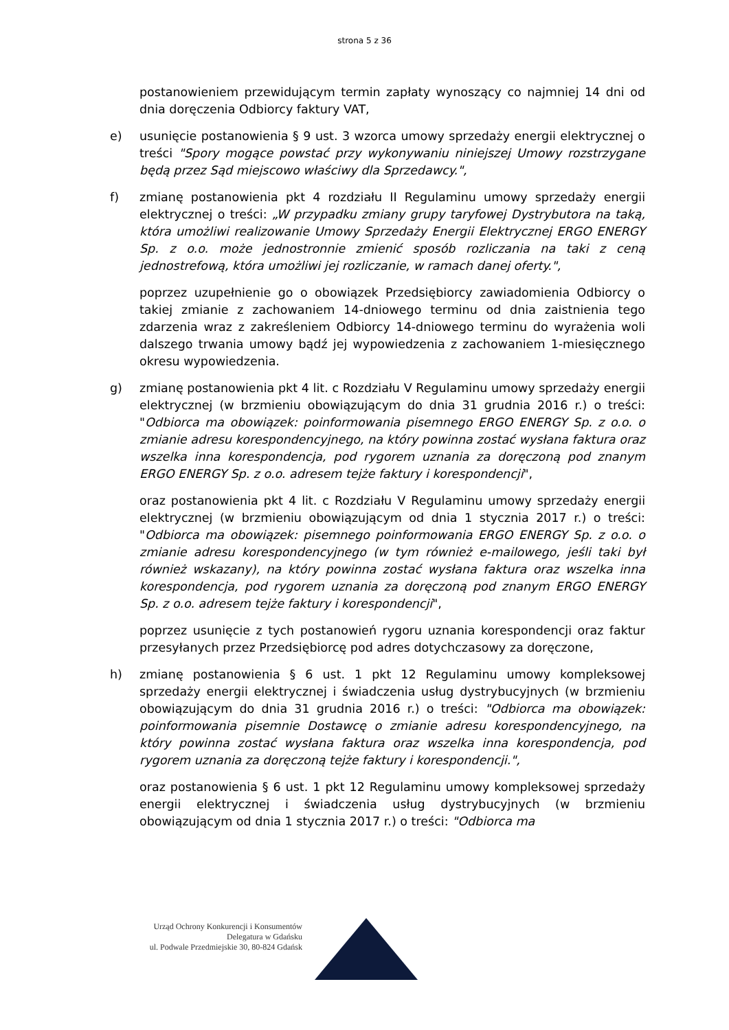strona 5 z 36
postanowieniem przewidującym termin zapłaty wynoszący co najmniej 14 dni od dnia doręczenia Odbiorcy faktury VAT,
e) usunięcie postanowienia § 9 ust. 3 wzorca umowy sprzedaży energii elektrycznej o treści "Spory mogące powstać przy wykonywaniu niniejszej Umowy rozstrzygane będą przez Sąd miejscowo właściwy dla Sprzedawcy.",
f) zmianę postanowienia pkt 4 rozdziału II Regulaminu umowy sprzedaży energii elektrycznej o treści: „W przypadku zmiany grupy taryfowej Dystrybutora na taką, która umożliwi realizowanie Umowy Sprzedaży Energii Elektrycznej ERGO ENERGY Sp. z o.o. może jednostronnie zmienić sposób rozliczania na taki z ceną jednostrefową, która umożliwi jej rozliczanie, w ramach danej oferty.",
poprzez uzupełnienie go o obowiązek Przedsiębiorcy zawiadomienia Odbiorcy o takiej zmianie z zachowaniem 14-dniowego terminu od dnia zaistnienia tego zdarzenia wraz z zakreśleniem Odbiorcy 14-dniowego terminu do wyrażenia woli dalszego trwania umowy bądź jej wypowiedzenia z zachowaniem 1-miesięcznego okresu wypowiedzenia.
g) zmianę postanowienia pkt 4 lit. c Rozdziału V Regulaminu umowy sprzedaży energii elektrycznej (w brzmieniu obowiązującym do dnia 31 grudnia 2016 r.) o treści: "Odbiorca ma obowiązek: poinformowania pisemnego ERGO ENERGY Sp. z o.o. o zmianie adresu korespondencyjnego, na który powinna zostać wysłana faktura oraz wszelka inna korespondencja, pod rygorem uznania za doręczoną pod znanym ERGO ENERGY Sp. z o.o. adresem tejże faktury i korespondencji",
oraz postanowienia pkt 4 lit. c Rozdziału V Regulaminu umowy sprzedaży energii elektrycznej (w brzmieniu obowiązującym od dnia 1 stycznia 2017 r.) o treści: "Odbiorca ma obowiązek: pisemnego poinformowania ERGO ENERGY Sp. z o.o. o zmianie adresu korespondencyjnego (w tym również e-mailowego, jeśli taki był również wskazany), na który powinna zostać wysłana faktura oraz wszelka inna korespondencja, pod rygorem uznania za doręczoną pod znanym ERGO ENERGY Sp. z o.o. adresem tejże faktury i korespondencji",
poprzez usunięcie z tych postanowień rygoru uznania korespondencji oraz faktur przesyłanych przez Przedsiębiorcę pod adres dotychczasowy za doręczone,
h) zmianę postanowienia § 6 ust. 1 pkt 12 Regulaminu umowy kompleksowej sprzedaży energii elektrycznej i świadczenia usług dystrybucyjnych (w brzmieniu obowiązującym do dnia 31 grudnia 2016 r.) o treści: "Odbiorca ma obowiązek: poinformowania pisemnie Dostawcę o zmianie adresu korespondencyjnego, na który powinna zostać wysłana faktura oraz wszelka inna korespondencja, pod rygorem uznania za doręczoną tejże faktury i korespondencji.",
oraz postanowienia § 6 ust. 1 pkt 12 Regulaminu umowy kompleksowej sprzedaży energii elektrycznej i świadczenia usług dystrybucyjnych (w brzmieniu obowiązującym od dnia 1 stycznia 2017 r.) o treści: "Odbiorca ma
Urząd Ochrony Konkurencji i Konsumentów
Delegatura w Gdańsku
ul. Podwale Przedmiejskie 30, 80-824 Gdańsk